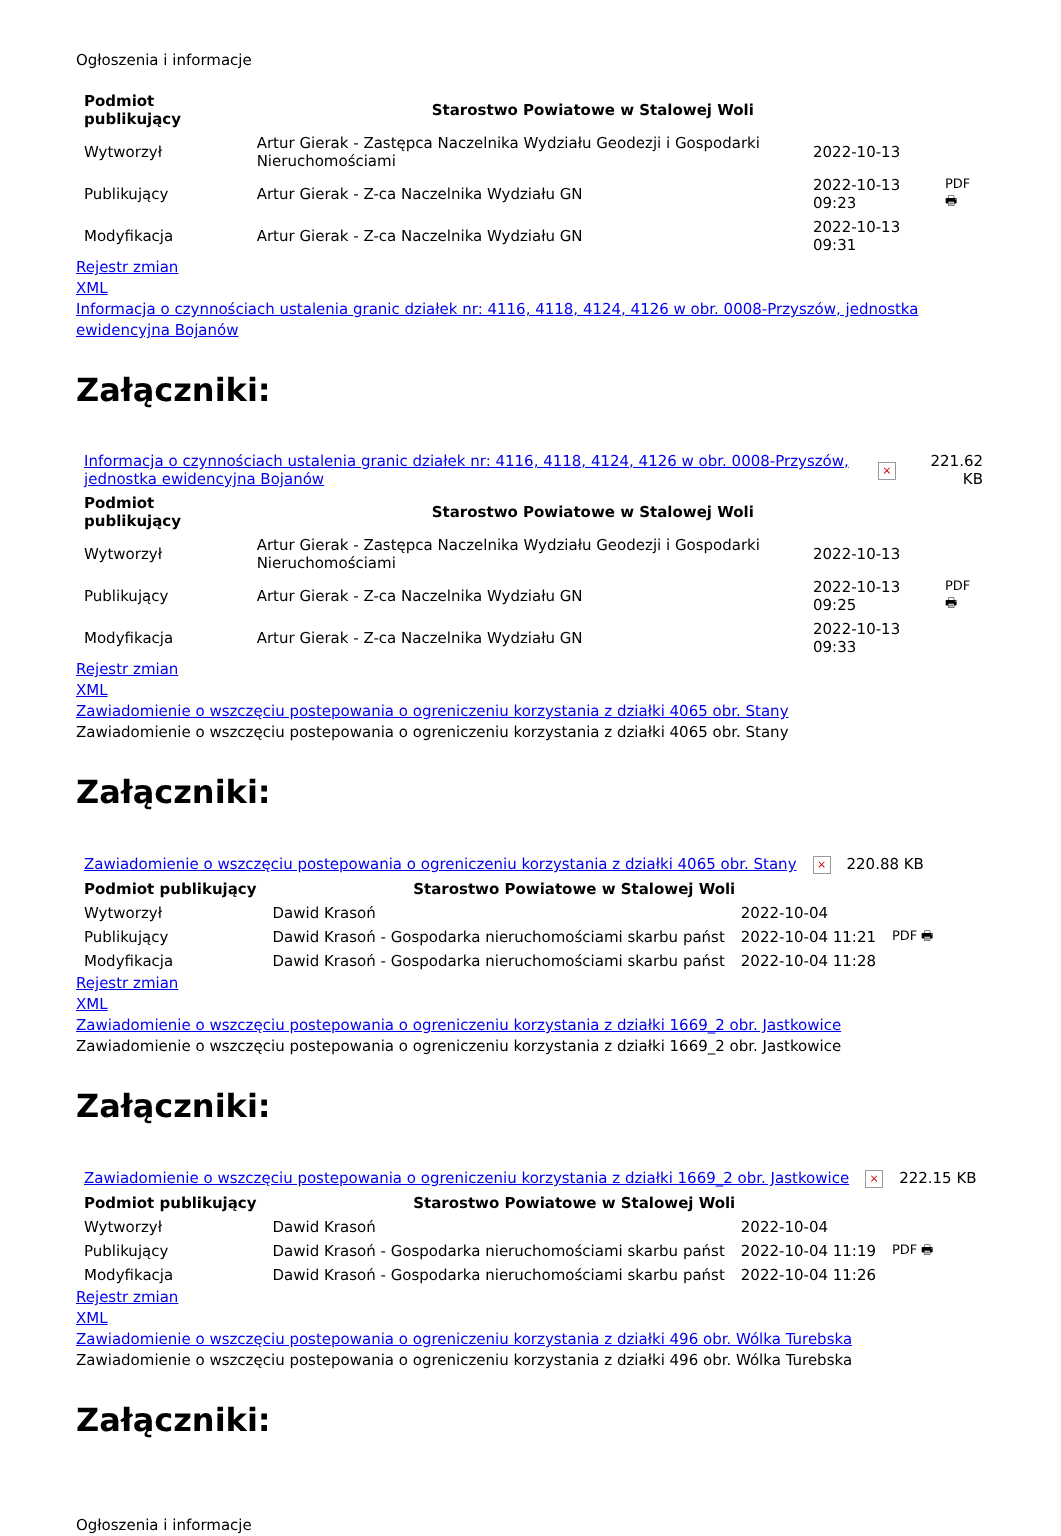Ogłoszenia i informacje
| Podmiot publikujący | Starostwo Powiatowe w Stalowej Woli | | |
| Wytworzył | Artur Gierak - Zastępca Naczelnika Wydziału Geodezji i Gospodarki Nieruchomościami | 2022-10-13 | PDF 🖶 |
| Publikujący | Artur Gierak - Z-ca Naczelnika Wydziału GN | 2022-10-13 09:23 | |
| Modyfikacja | Artur Gierak - Z-ca Naczelnika Wydziału GN | 2022-10-13 09:31 | |
Rejestr zmian
XML
Informacja o czynnościach ustalenia granic działek nr: 4116, 4118, 4124, 4126 w obr. 0008-Przyszów, jednostka ewidencyjna Bojanów
Załączniki:
| Informacja o czynnościach ustalenia granic działek nr: 4116, 4118, 4124, 4126 w obr. 0008-Przyszów, jednostka ewidencyjna Bojanów | × | 221.62 KB |
| Podmiot publikujący | Starostwo Powiatowe w Stalowej Woli | | |
| Wytworzył | Artur Gierak - Zastępca Naczelnika Wydziału Geodezji i Gospodarki Nieruchomościami | 2022-10-13 | PDF 🖶 |
| Publikujący | Artur Gierak - Z-ca Naczelnika Wydziału GN | 2022-10-13 09:25 | |
| Modyfikacja | Artur Gierak - Z-ca Naczelnika Wydziału GN | 2022-10-13 09:33 | |
Rejestr zmian
XML
Zawiadomienie o wszczęciu postepowania o ogreniczeniu korzystania z działki 4065 obr. Stany
Zawiadomienie o wszczęciu postepowania o ogreniczeniu korzystania z działki 4065 obr. Stany
Załączniki:
| Zawiadomienie o wszczęciu postepowania o ogreniczeniu korzystania z działki 4065 obr. Stany | × | 220.88 KB |
| Podmiot publikujący | Starostwo Powiatowe w Stalowej Woli | | |
| Wytworzył | Dawid Krasoń | 2022-10-04 | PDF 🖶 |
| Publikujący | Dawid Krasoń - Gospodarka nieruchomościami skarbu państ | 2022-10-04 11:21 | |
| Modyfikacja | Dawid Krasoń - Gospodarka nieruchomościami skarbu państ | 2022-10-04 11:28 | |
Rejestr zmian
XML
Zawiadomienie o wszczęciu postepowania o ogreniczeniu korzystania z działki 1669_2 obr. Jastkowice
Zawiadomienie o wszczęciu postepowania o ogreniczeniu korzystania z działki 1669_2 obr. Jastkowice
Załączniki:
| Zawiadomienie o wszczęciu postepowania o ogreniczeniu korzystania z działki 1669_2 obr. Jastkowice | × | 222.15 KB |
| Podmiot publikujący | Starostwo Powiatowe w Stalowej Woli | | |
| Wytworzył | Dawid Krasoń | 2022-10-04 | PDF 🖶 |
| Publikujący | Dawid Krasoń - Gospodarka nieruchomościami skarbu państ | 2022-10-04 11:19 | |
| Modyfikacja | Dawid Krasoń - Gospodarka nieruchomościami skarbu państ | 2022-10-04 11:26 | |
Rejestr zmian
XML
Zawiadomienie o wszczęciu postepowania o ogreniczeniu korzystania z działki 496 obr. Wólka Turebska
Zawiadomienie o wszczęciu postepowania o ogreniczeniu korzystania z działki 496 obr. Wólka Turebska
Załączniki:
Ogłoszenia i informacje